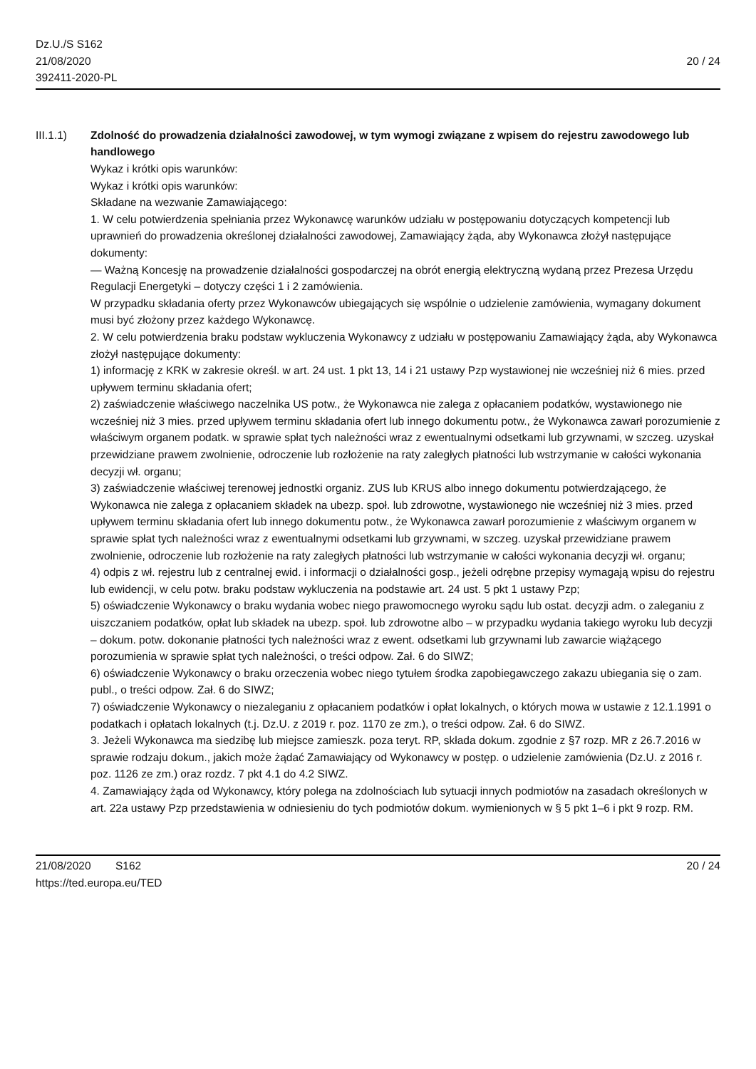Dz.U./S S162
21/08/2020
392411-2020-PL
20 / 24
III.1.1) Zdolność do prowadzenia działalności zawodowej, w tym wymogi związane z wpisem do rejestru zawodowego lub handlowego
Wykaz i krótki opis warunków:
Wykaz i krótki opis warunków:
Składane na wezwanie Zamawiającego:
1. W celu potwierdzenia spełniania przez Wykonawcę warunków udziału w postępowaniu dotyczących kompetencji lub uprawnień do prowadzenia określonej działalności zawodowej, Zamawiający żąda, aby Wykonawca złożył następujące dokumenty:
— Ważną Koncesję na prowadzenie działalności gospodarczej na obrót energią elektryczną wydaną przez Prezesa Urzędu Regulacji Energetyki – dotyczy części 1 i 2 zamówienia.
W przypadku składania oferty przez Wykonawców ubiegających się wspólnie o udzielenie zamówienia, wymagany dokument musi być złożony przez każdego Wykonawcę.
2. W celu potwierdzenia braku podstaw wykluczenia Wykonawcy z udziału w postępowaniu Zamawiający żąda, aby Wykonawca złożył następujące dokumenty:
1) informację z KRK w zakresie określ. w art. 24 ust. 1 pkt 13, 14 i 21 ustawy Pzp wystawionej nie wcześniej niż 6 mies. przed upływem terminu składania ofert;
2) zaświadczenie właściwego naczelnika US potw., że Wykonawca nie zalega z opłacaniem podatków, wystawionego nie wcześniej niż 3 mies. przed upływem terminu składania ofert lub innego dokumentu potw., że Wykonawca zawarł porozumienie z właściwym organem podatk. w sprawie spłat tych należności wraz z ewentualnymi odsetkami lub grzywnami, w szczeg. uzyskał przewidziane prawem zwolnienie, odroczenie lub rozłożenie na raty zaległych płatności lub wstrzymanie w całości wykonania decyzji wł. organu;
3) zaświadczenie właściwej terenowej jednostki organiz. ZUS lub KRUS albo innego dokumentu potwierdzającego, że Wykonawca nie zalega z opłacaniem składek na ubezp. społ. lub zdrowotne, wystawionego nie wcześniej niż 3 mies. przed upływem terminu składania ofert lub innego dokumentu potw., że Wykonawca zawarł porozumienie z właściwym organem w sprawie spłat tych należności wraz z ewentualnymi odsetkami lub grzywnami, w szczeg. uzyskał przewidziane prawem zwolnienie, odroczenie lub rozłożenie na raty zaległych płatności lub wstrzymanie w całości wykonania decyzji wł. organu;
4) odpis z wł. rejestru lub z centralnej ewid. i informacji o działalności gosp., jeżeli odrębne przepisy wymagają wpisu do rejestru lub ewidencji, w celu potw. braku podstaw wykluczenia na podstawie art. 24 ust. 5 pkt 1 ustawy Pzp;
5) oświadczenie Wykonawcy o braku wydania wobec niego prawomocnego wyroku sądu lub ostat. decyzji adm. o zaleganiu z uiszczaniem podatków, opłat lub składek na ubezp. społ. lub zdrowotne albo – w przypadku wydania takiego wyroku lub decyzji – dokum. potw. dokonanie płatności tych należności wraz z ewent. odsetkami lub grzywnami lub zawarcie wiążącego porozumienia w sprawie spłat tych należności, o treści odpow. Zał. 6 do SIWZ;
6) oświadczenie Wykonawcy o braku orzeczenia wobec niego tytułem środka zapobiegawczego zakazu ubiegania się o zam. publ., o treści odpow. Zał. 6 do SIWZ;
7) oświadczenie Wykonawcy o niezaleganiu z opłacaniem podatków i opłat lokalnych, o których mowa w ustawie z 12.1.1991 o podatkach i opłatach lokalnych (t.j. Dz.U. z 2019 r. poz. 1170 ze zm.), o treści odpow. Zał. 6 do SIWZ.
3. Jeżeli Wykonawca ma siedzibę lub miejsce zamieszk. poza teryt. RP, składa dokum. zgodnie z §7 rozp. MR z 26.7.2016 w sprawie rodzaju dokum., jakich może żądać Zamawiający od Wykonawcy w postęp. o udzielenie zamówienia (Dz.U. z 2016 r. poz. 1126 ze zm.) oraz rozdz. 7 pkt 4.1 do 4.2 SIWZ.
4. Zamawiający żąda od Wykonawcy, który polega na zdolnościach lub sytuacji innych podmiotów na zasadach określonych w art. 22a ustawy Pzp przedstawienia w odniesieniu do tych podmiotów dokum. wymienionych w § 5 pkt 1–6 i pkt 9 rozp. RM.
21/08/2020 S162
https://ted.europa.eu/TED
20 / 24